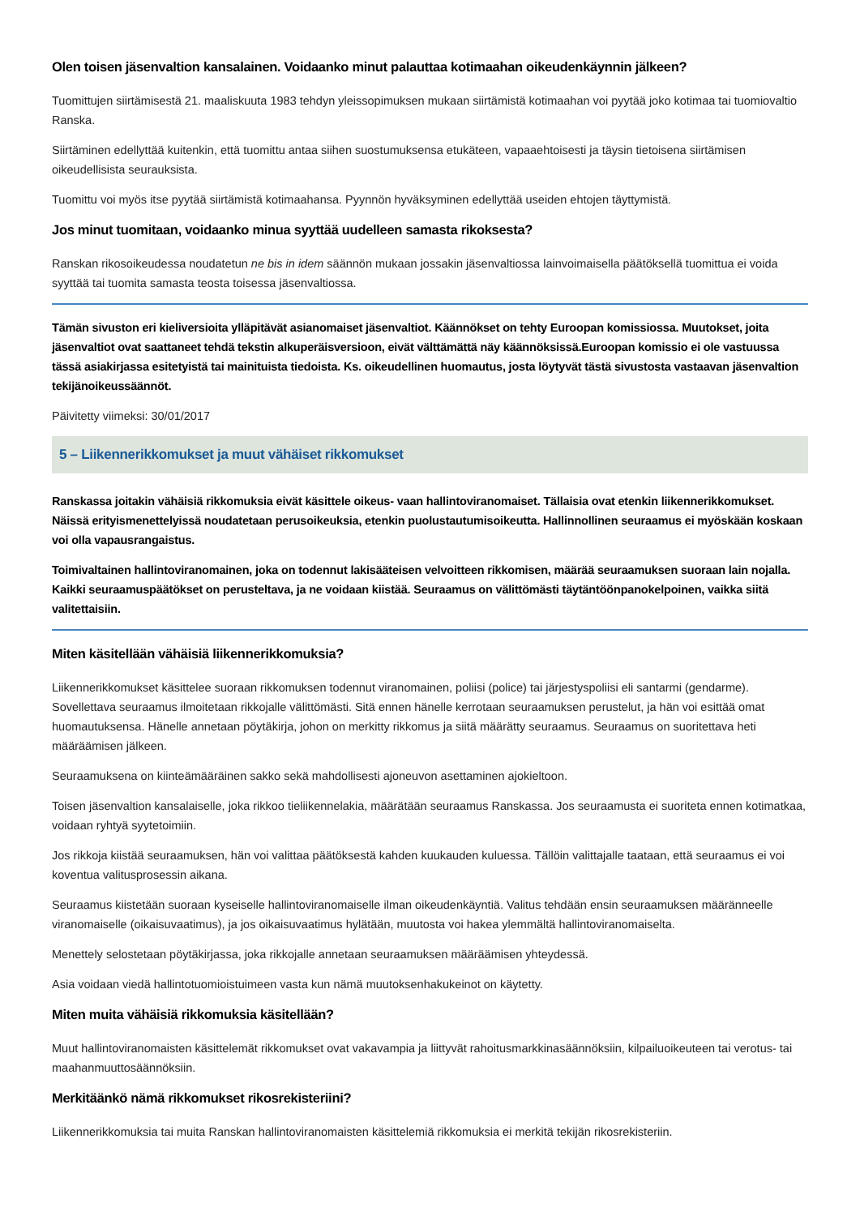Olen toisen jäsenvaltion kansalainen. Voidaanko minut palauttaa kotimaahan oikeudenkäynnin jälkeen?
Tuomittujen siirtämisestä 21. maaliskuuta 1983 tehdyn yleissopimuksen mukaan siirtämistä kotimaahan voi pyytää joko kotimaa tai tuomiovaltio Ranska.
Siirtäminen edellyttää kuitenkin, että tuomittu antaa siihen suostumuksensa etukäteen, vapaaehtoisesti ja täysin tietoisena siirtämisen oikeudellisista seurauksista.
Tuomittu voi myös itse pyytää siirtämistä kotimaahansa. Pyynnön hyväksyminen edellyttää useiden ehtojen täyttymistä.
Jos minut tuomitaan, voidaanko minua syyttää uudelleen samasta rikoksesta?
Ranskan rikosoikeudessa noudatetun ne bis in idem säännön mukaan jossakin jäsenvaltiossa lainvoimaisella päätöksellä tuomittua ei voida syyttää tai tuomita samasta teosta toisessa jäsenvaltiossa.
Tämän sivuston eri kieliversioita ylläpitävät asianomaiset jäsenvaltiot. Käännökset on tehty Euroopan komissiossa. Muutokset, joita jäsenvaltiot ovat saattaneet tehdä tekstin alkuperäisversioon, eivät välttämättä näy käännöksissä.Euroopan komissio ei ole vastuussa tässä asiakirjassa esitetyistä tai mainituista tiedoista. Ks. oikeudellinen huomautus, josta löytyvät tästä sivustosta vastaavan jäsenvaltion tekijänoikeussäännöt.
Päivitetty viimeksi: 30/01/2017
5 – Liikennerikkomukset ja muut vähäiset rikkomukset
Ranskassa joitakin vähäisiä rikkomuksia eivät käsittele oikeus- vaan hallintoviranomaiset. Tällaisia ovat etenkin liikennerikkomukset. Näissä erityismenettelyissä noudatetaan perusoikeuksia, etenkin puolustautumisoikeutta. Hallinnollinen seuraamus ei myöskään koskaan voi olla vapausrangaistus.
Toimivaltainen hallintoviranomainen, joka on todennut lakisääteisen velvoitteen rikkomisen, määrää seuraamuksen suoraan lain nojalla. Kaikki seuraamuspäätökset on perusteltava, ja ne voidaan kiistää. Seuraamus on välittömästi täytäntöönpanokelpoinen, vaikka siitä valitettaisiin.
Miten käsitellään vähäisiä liikennerikkomuksia?
Liikennerikkomukset käsittelee suoraan rikkomuksen todennut viranomainen, poliisi (police) tai järjestyspoliisi eli santarmi (gendarme). Sovellettava seuraamus ilmoitetaan rikkojalle välittömästi. Sitä ennen hänelle kerrotaan seuraamuksen perustelut, ja hän voi esittää omat huomautuksensa. Hänelle annetaan pöytäkirja, johon on merkitty rikkomus ja siitä määrätty seuraamus. Seuraamus on suoritettava heti määräämisen jälkeen.
Seuraamuksena on kiinteämääräinen sakko sekä mahdollisesti ajoneuvon asettaminen ajokieltoon.
Toisen jäsenvaltion kansalaiselle, joka rikkoo tieliikennelakia, määrätään seuraamus Ranskassa. Jos seuraamusta ei suoriteta ennen kotimatkaa, voidaan ryhtyä syytetoimiin.
Jos rikkoja kiistää seuraamuksen, hän voi valittaa päätöksestä kahden kuukauden kuluessa. Tällöin valittajalle taataan, että seuraamus ei voi koventua valitusprosessin aikana.
Seuraamus kiistetään suoraan kyseiselle hallintoviranomaiselle ilman oikeudenkäyntiä. Valitus tehdään ensin seuraamuksen määränneelle viranomaiselle (oikaisuvaatimus), ja jos oikaisuvaatimus hylätään, muutosta voi hakea ylemmältä hallintoviranomaiselta.
Menettely selostetaan pöytäkirjassa, joka rikkojalle annetaan seuraamuksen määräämisen yhteydessä.
Asia voidaan viedä hallintotuomioistuimeen vasta kun nämä muutoksenhakukeinot on käytetty.
Miten muita vähäisiä rikkomuksia käsitellään?
Muut hallintoviranomaisten käsittelemät rikkomukset ovat vakavampia ja liittyvät rahoitusmarkkinasäännöksiin, kilpailuoikeuteen tai verotus- tai maahanmuuttosäännöksiin.
Merkitäänkö nämä rikkomukset rikosrekisteriini?
Liikennerikkomuksia tai muita Ranskan hallintoviranomaisten käsittelemiä rikkomuksia ei merkitä tekijän rikosrekisteriin.